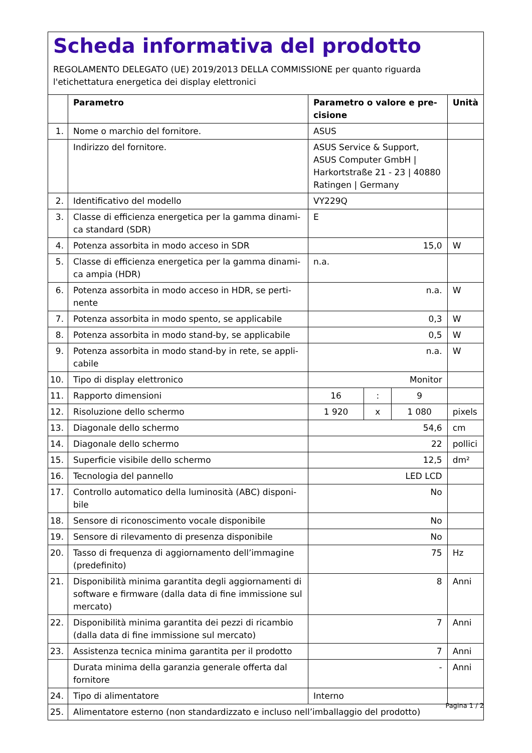Scheda informativa del prodotto
REGOLAMENTO DELEGATO (UE) 2019/2013 DELLA COMMISSIONE per quanto riguarda l'etichettatura energetica dei display elettronici
| | Parametro | Parametro o valore e pre­cisione | | | Unità |
| --- | --- | --- | --- | --- | --- |
| 1. | Nome o marchio del fornitore. | ASUS | | | |
| | Indirizzo del fornitore. | ASUS Service & Support, ASUS Computer GmbH / Harkortstraße 21 - 23 / 40880 Ratingen / Germany | | | |
| 2. | Identificativo del modello | VY229Q | | | |
| 3. | Classe di efficienza energetica per la gamma dinami­ca standard (SDR) | E | | | |
| 4. | Potenza assorbita in modo acceso in SDR | 15,0 | | | W |
| 5. | Classe di efficienza energetica per la gamma dinami­ca ampia (HDR) | n.a. | | | |
| 6. | Potenza assorbita in modo acceso in HDR, se perti­nente | n.a. | | | W |
| 7. | Potenza assorbita in modo spento, se applicabile | 0,3 | | | W |
| 8. | Potenza assorbita in modo stand-by, se applicabile | 0,5 | | | W |
| 9. | Potenza assorbita in modo stand-by in rete, se appli­cabile | n.a. | | | W |
| 10. | Tipo di display elettronico | Monitor | | | |
| 11. | Rapporto dimensioni | 16 | : | 9 | |
| 12. | Risoluzione dello schermo | 1 920 | x | 1 080 | pixels |
| 13. | Diagonale dello schermo | 54,6 | | | cm |
| 14. | Diagonale dello schermo | 22 | | | pollici |
| 15. | Superficie visibile dello schermo | 12,5 | | | dm² |
| 16. | Tecnologia del pannello | LED LCD | | | |
| 17. | Controllo automatico della luminosità (ABC) disponi­bile | No | | | |
| 18. | Sensore di riconoscimento vocale disponibile | No | | | |
| 19. | Sensore di rilevamento di presenza disponibile | No | | | |
| 20. | Tasso di frequenza di aggiornamento dell’immagine (predefinito) | 75 | | | Hz |
| 21. | Disponibilità minima garantita degli aggiornamenti di software e firmware (dalla data di fine immissione sul mercato) | 8 | | | Anni |
| 22. | Disponibilità minima garantita dei pezzi di ricambio (dalla data di fine immissione sul mercato) | 7 | | | Anni |
| 23. | Assistenza tecnica minima garantita per il prodotto | 7 | | | Anni |
| | Durata minima della garanzia generale offerta dal fornitore | - | | | Anni |
| 24. | Tipo di alimentatore | Interno | | | |
| 25. | Alimentatore esterno (non standardizzato e incluso nell’imballaggio del prodotto) | | | | |
Pagina 1 / 2